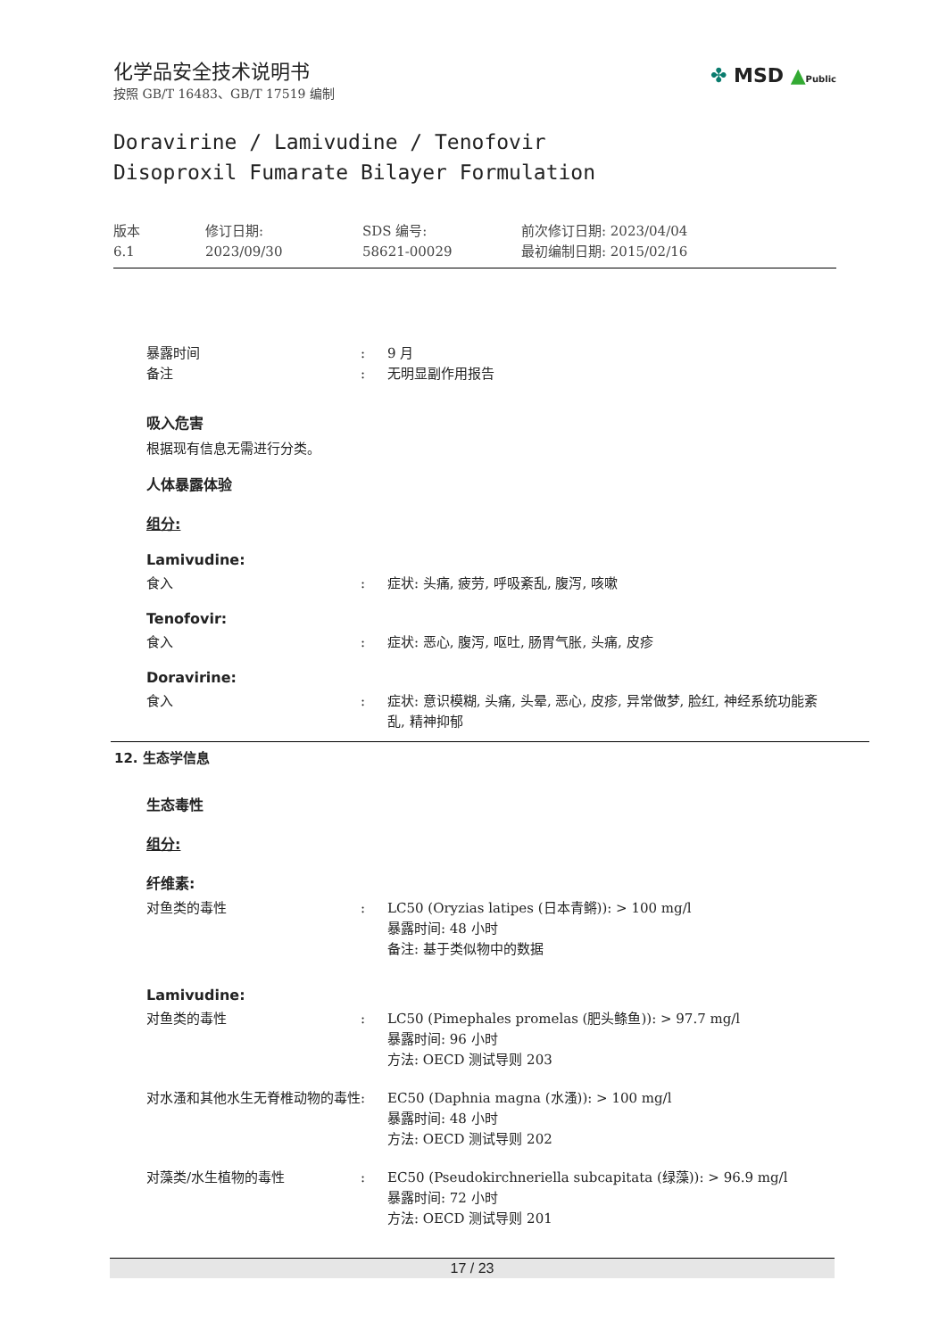✤ MSD ▲Public
化学品安全技术说明书
按照 GB/T 16483、GB/T 17519 编制
Doravirine / Lamivudine / Tenofovir
Disoproxil Fumarate Bilayer Formulation
版本
6.1
修订日期:
2023/09/30
SDS 编号:
58621-00029
前次修订日期: 2023/04/04
最初编制日期: 2015/02/16
暴露时间 : 9 月
备注 : 无明显副作用报告
吸入危害
根据现有信息无需进行分类。
人体暴露体验
组分:
Lamivudine:
食入 : 症状: 头痛, 疲劳, 呼吸紊乱, 腹泻, 咳嗽
Tenofovir:
食入 : 症状: 恶心, 腹泻, 呕吐, 肠胃气胀, 头痛, 皮疹
Doravirine:
食入 : 症状: 意识模糊, 头痛, 头晕, 恶心, 皮疹, 异常做梦, 脸红, 神经系统功能紊乱, 精神抑郁
12. 生态学信息
生态毒性
组分:
纤维素:
对鱼类的毒性 : LC50 (Oryzias latipes (日本青鳉)): > 100 mg/l
暴露时间: 48 小时
备注: 基于类似物中的数据
Lamivudine:
对鱼类的毒性 : LC50 (Pimephales promelas (肥头鲦鱼)): > 97.7 mg/l
暴露时间: 96 小时
方法: OECD 测试导则 203
对水溞和其他水生无脊椎动物的毒性 : EC50 (Daphnia magna (水溞)): > 100 mg/l
暴露时间: 48 小时
方法: OECD 测试导则 202
对藻类/水生植物的毒性 : EC50 (Pseudokirchneriella subcapitata (绿藻)): > 96.9 mg/l
暴露时间: 72 小时
方法: OECD 测试导则 201
17 / 23